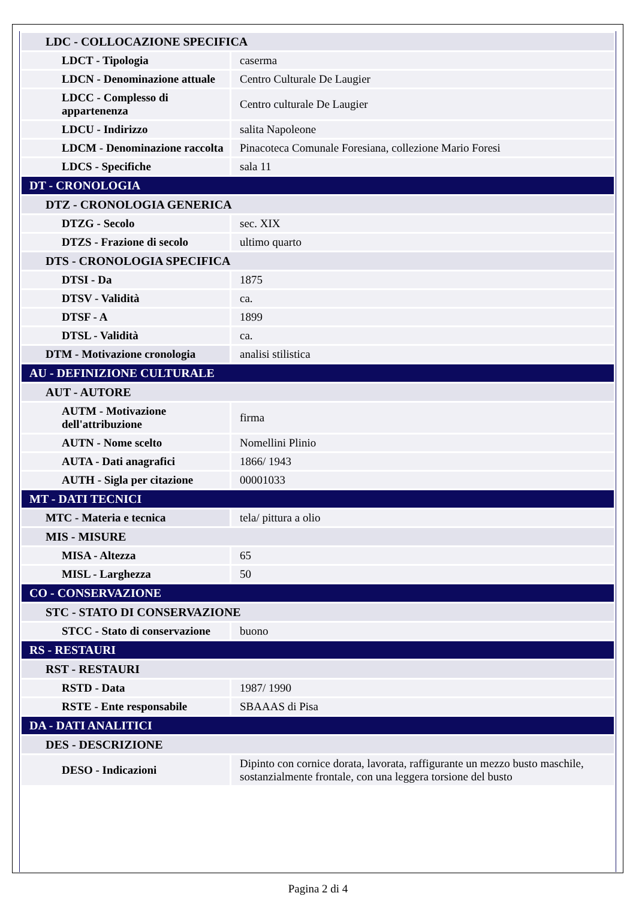| LDC - COLLOCAZIONE SPECIFICA | |
| LDCT - Tipologia | caserma |
| LDCN - Denominazione attuale | Centro Culturale De Laugier |
| LDCC - Complesso di appartenenza | Centro culturale De Laugier |
| LDCU - Indirizzo | salita Napoleone |
| LDCM - Denominazione raccolta | Pinacoteca Comunale Foresiana, collezione Mario Foresi |
| LDCS - Specifiche | sala 11 |
| DT - CRONOLOGIA | |
| DTZ - CRONOLOGIA GENERICA | |
| DTZG - Secolo | sec. XIX |
| DTZS - Frazione di secolo | ultimo quarto |
| DTS - CRONOLOGIA SPECIFICA | |
| DTSI - Da | 1875 |
| DTSV - Validità | ca. |
| DTSF - A | 1899 |
| DTSL - Validità | ca. |
| DTM - Motivazione cronologia | analisi stilistica |
| AU - DEFINIZIONE CULTURALE | |
| AUT - AUTORE | |
| AUTM - Motivazione dell'attribuzione | firma |
| AUTN - Nome scelto | Nomellini Plinio |
| AUTA - Dati anagrafici | 1866/ 1943 |
| AUTH - Sigla per citazione | 00001033 |
| MT - DATI TECNICI | |
| MTC - Materia e tecnica | tela/ pittura a olio |
| MIS - MISURE | |
| MISA - Altezza | 65 |
| MISL - Larghezza | 50 |
| CO - CONSERVAZIONE | |
| STC - STATO DI CONSERVAZIONE | |
| STCC - Stato di conservazione | buono |
| RS - RESTAURI | |
| RST - RESTAURI | |
| RSTD - Data | 1987/ 1990 |
| RSTE - Ente responsabile | SBAAAS di Pisa |
| DA - DATI ANALITICI | |
| DES - DESCRIZIONE | |
| DESO - Indicazioni | Dipinto con cornice dorata, lavorata, raffigurante un mezzo busto maschile, sostanzialmente frontale, con una leggera torsione del busto |
Pagina 2 di 4